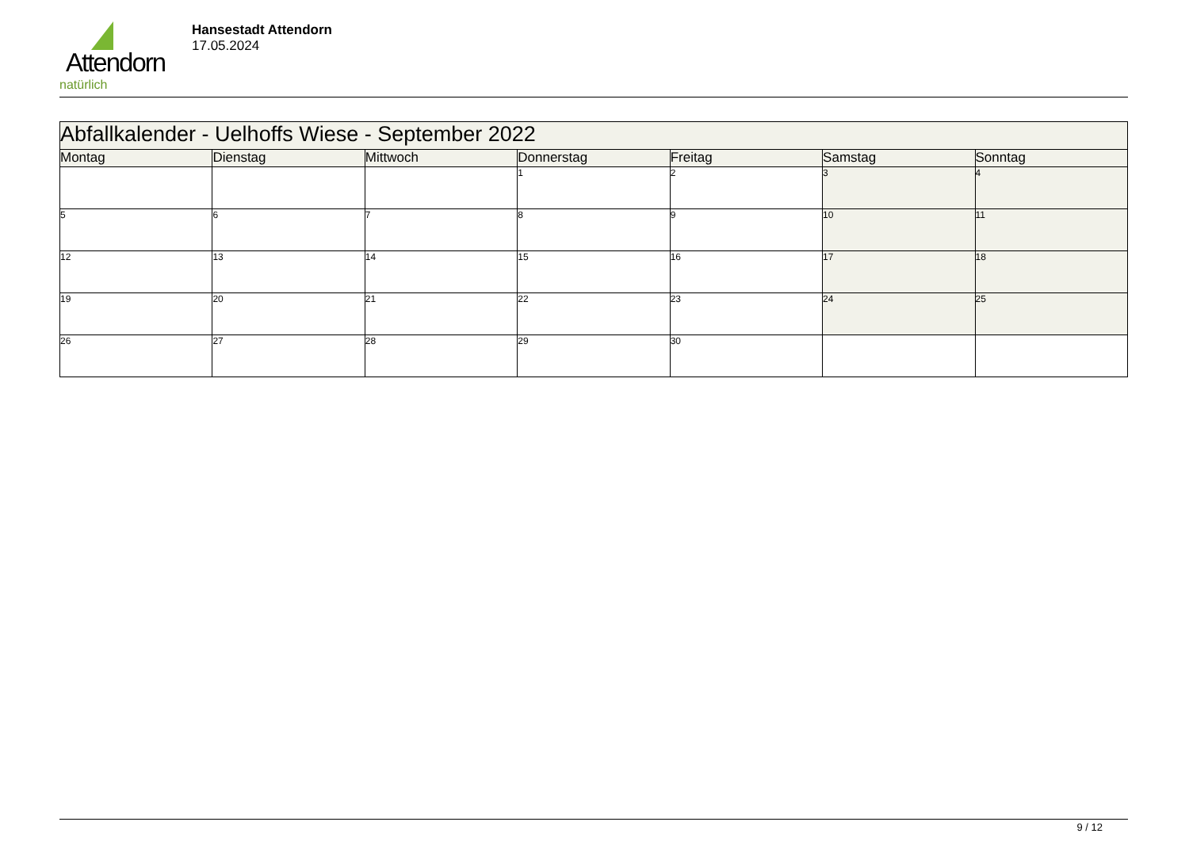Attendorn
natürlich
Hansestadt Attendorn
17.05.2024
| Abfallkalender - Uelhoffs Wiese - September 2022 | | | | | | |
| --- | --- | --- | --- | --- | --- | --- |
| Montag | Dienstag | Mittwoch | Donnerstag | Freitag | Samstag | Sonntag |
| | | | 1 | 2 | 3 | 4 |
| 5 | 6 | 7 | 8 | 9 | 10 | 11 |
| 12 | 13 | 14 | 15 | 16 | 17 | 18 |
| 19 | 20 | 21 | 22 | 23 | 24 | 25 |
| 26 | 27 | 28 | 29 | 30 | | |
9 / 12